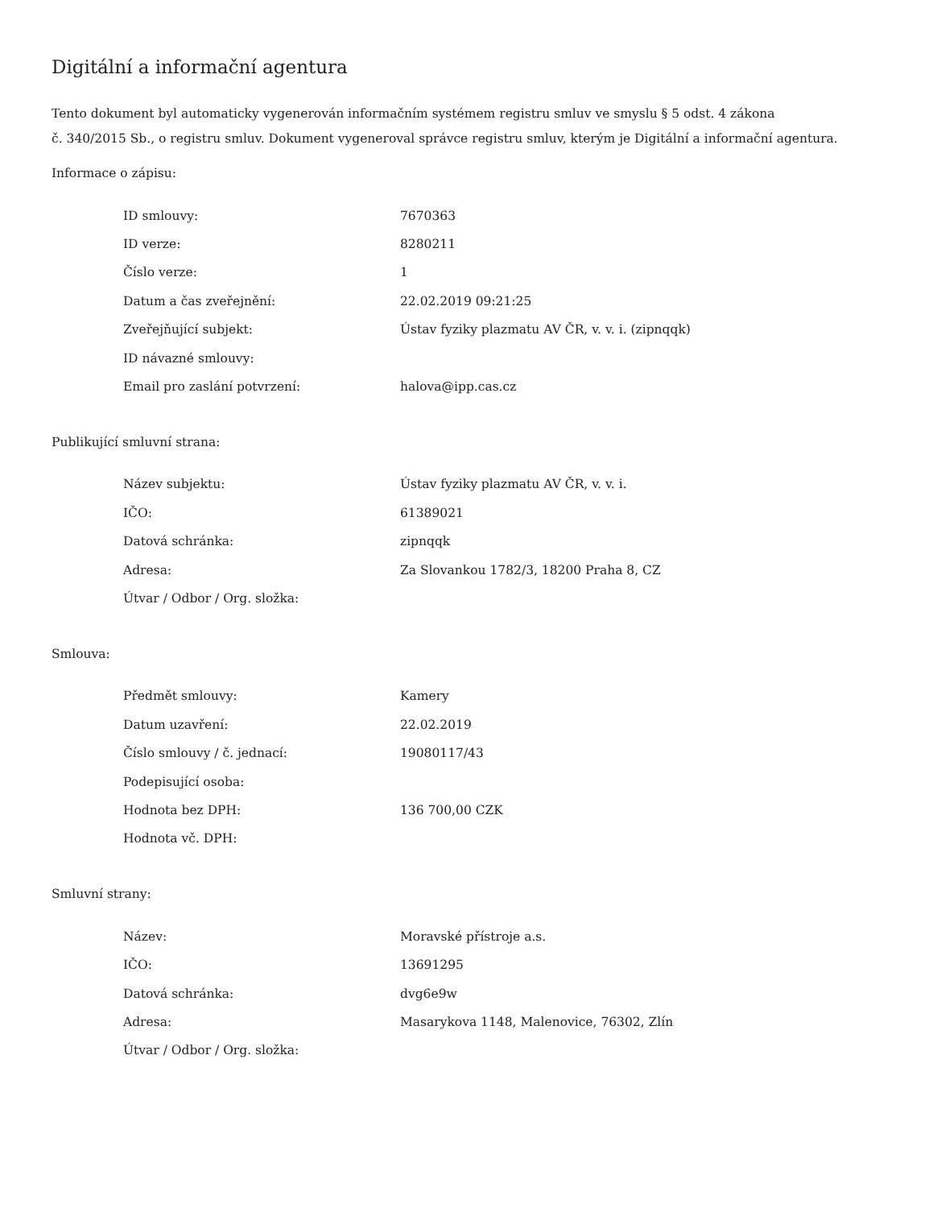Digitální a informační agentura
Tento dokument byl automaticky vygenerován informačním systémem registru smluv ve smyslu § 5 odst. 4 zákona
č. 340/2015 Sb., o registru smluv. Dokument vygeneroval správce registru smluv, kterým je Digitální a informační agentura.
Informace o zápisu:
| ID smlouvy: | 7670363 |
| ID verze: | 8280211 |
| Číslo verze: | 1 |
| Datum a čas zveřejnění: | 22.02.2019 09:21:25 |
| Zveřejňující subjekt: | Ústav fyziky plazmatu AV ČR, v. v. i. (zipnqqk) |
| ID návazné smlouvy: | |
| Email pro zaslání potvrzení: | halova@ipp.cas.cz |
Publikující smluvní strana:
| Název subjektu: | Ústav fyziky plazmatu AV ČR, v. v. i. |
| IČO: | 61389021 |
| Datová schránka: | zipnqqk |
| Adresa: | Za Slovankou 1782/3, 18200 Praha 8, CZ |
| Útvar / Odbor / Org. složka: | |
Smlouva:
| Předmět smlouvy: | Kamery |
| Datum uzavření: | 22.02.2019 |
| Číslo smlouvy / č. jednací: | 19080117/43 |
| Podepisující osoba: | |
| Hodnota bez DPH: | 136 700,00 CZK |
| Hodnota vč. DPH: | |
Smluvní strany:
| Název: | Moravské přístroje a.s. |
| IČO: | 13691295 |
| Datová schránka: | dvg6e9w |
| Adresa: | Masarykova 1148, Malenovice, 76302, Zlín |
| Útvar / Odbor / Org. složka: | |